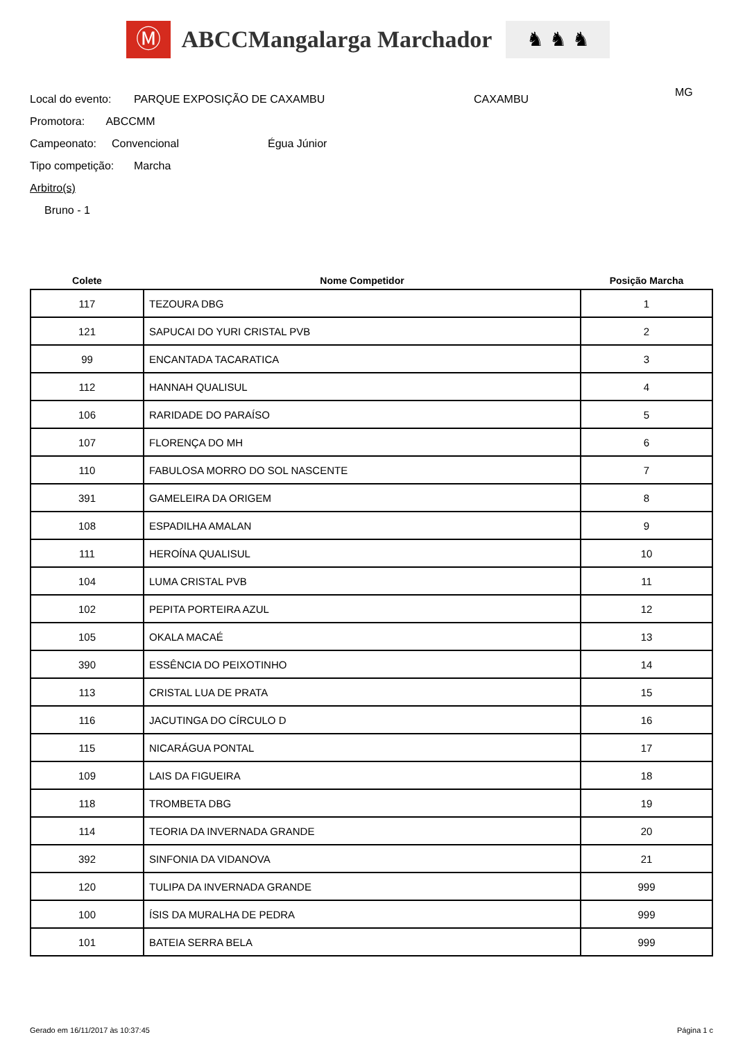Ⓜ
ABCCMangalarga Marchador
♞ ♞ ♞
Local do evento: PARQUE EXPOSIÇÃO DE CAXAMBU CAXAMBU MG
Promotora: ABCCMM
Campeonato: Convencional Égua Júnior
Tipo competição: Marcha
Arbitro(s)
Bruno - 1
| Colete | Nome Competidor | Posição Marcha |
| --- | --- | --- |
| 117 | TEZOURA DBG | 1 |
| 121 | SAPUCAI DO YURI CRISTAL PVB | 2 |
| 99 | ENCANTADA TACARATICA | 3 |
| 112 | HANNAH QUALISUL | 4 |
| 106 | RARIDADE DO PARAÍSO | 5 |
| 107 | FLORENÇA DO MH | 6 |
| 110 | FABULOSA MORRO DO SOL NASCENTE | 7 |
| 391 | GAMELEIRA DA ORIGEM | 8 |
| 108 | ESPADILHA AMALAN | 9 |
| 111 | HEROÍNA QUALISUL | 10 |
| 104 | LUMA CRISTAL PVB | 11 |
| 102 | PEPITA PORTEIRA AZUL | 12 |
| 105 | OKALA MACAÉ | 13 |
| 390 | ESSÊNCIA DO PEIXOTINHO | 14 |
| 113 | CRISTAL LUA DE PRATA | 15 |
| 116 | JACUTINGA DO CÍRCULO D | 16 |
| 115 | NICARÁGUA PONTAL | 17 |
| 109 | LAIS DA FIGUEIRA | 18 |
| 118 | TROMBETA DBG | 19 |
| 114 | TEORIA DA INVERNADA GRANDE | 20 |
| 392 | SINFONIA DA VIDANOVA | 21 |
| 120 | TULIPA DA INVERNADA GRANDE | 999 |
| 100 | ÍSIS DA MURALHA DE PEDRA | 999 |
| 101 | BATEIA SERRA BELA | 999 |
Gerado em 16/11/2017 às 10:37:45 Página 1 c